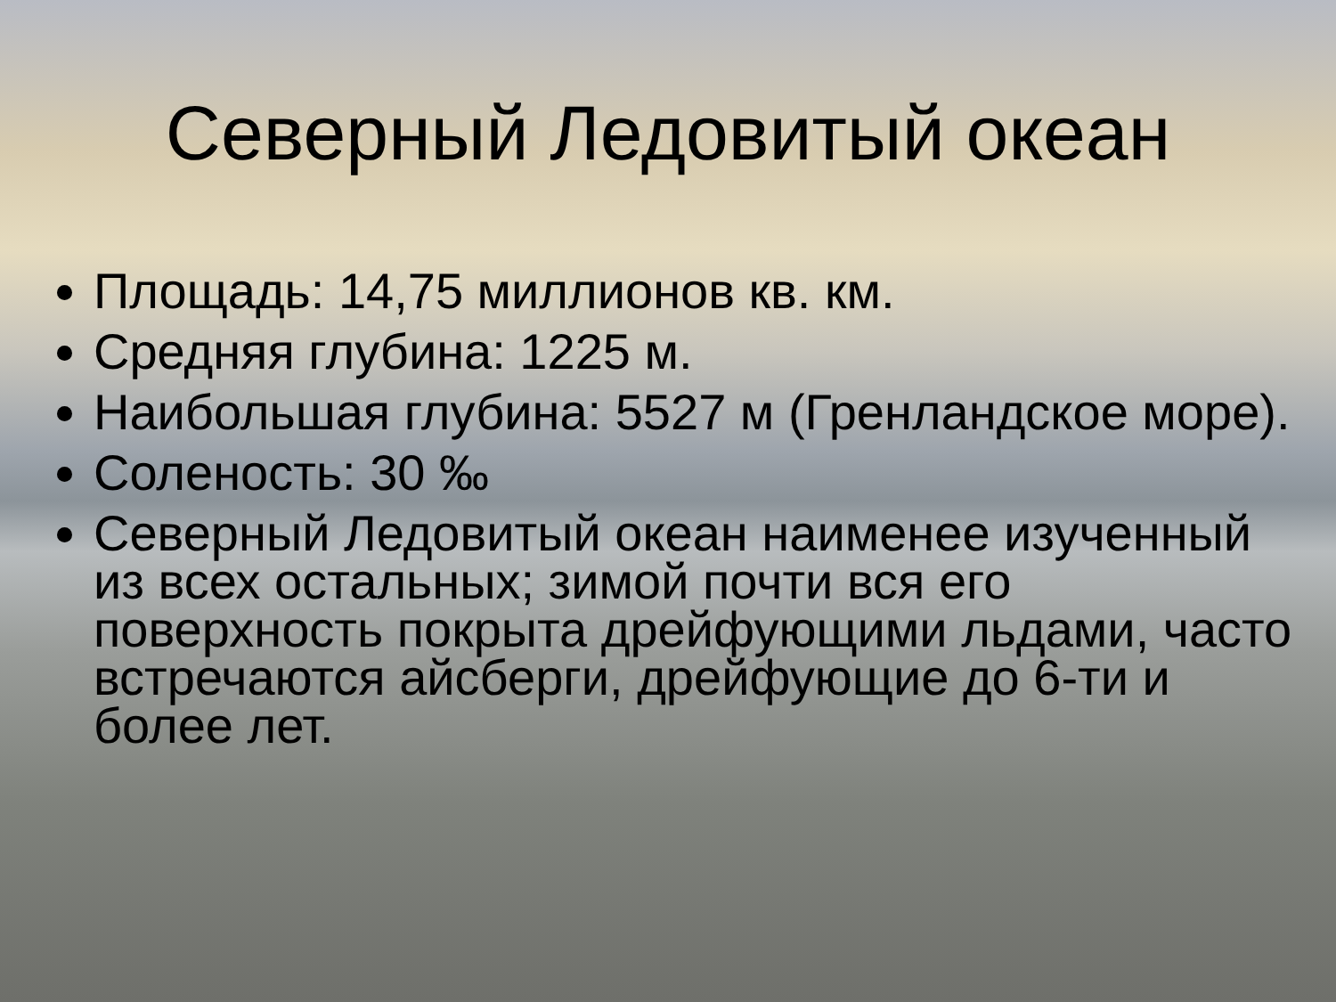Северный Ледовитый океан
Площадь: 14,75 миллионов кв. км.
Средняя глубина: 1225 м.
Наибольшая глубина: 5527 м (Гренландское море).
Соленость: 30 ‰
Северный Ледовитый океан наименее изученный из всех остальных; зимой почти вся его поверхность покрыта дрейфующими льдами, часто встречаются айсберги, дрейфующие до 6-ти и более лет.